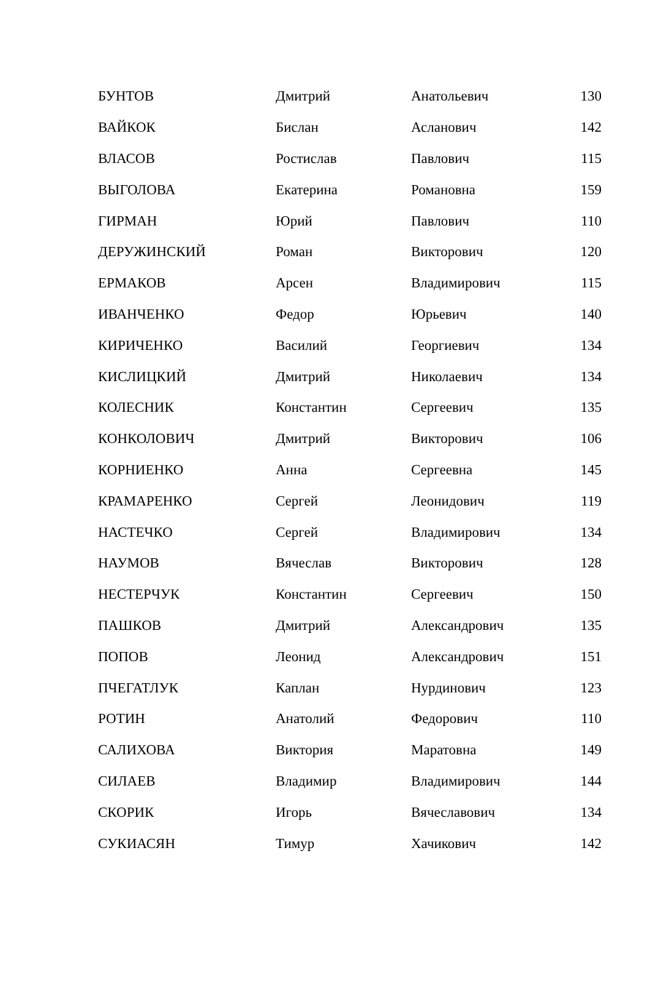| БУНТОВ | Дмитрий | Анатольевич | 130 |
| ВАЙКОК | Бислан | Асланович | 142 |
| ВЛАСОВ | Ростислав | Павлович | 115 |
| ВЫГОЛОВА | Екатерина | Романовна | 159 |
| ГИРМАН | Юрий | Павлович | 110 |
| ДЕРУЖИНСКИЙ | Роман | Викторович | 120 |
| ЕРМАКОВ | Арсен | Владимирович | 115 |
| ИВАНЧЕНКО | Федор | Юрьевич | 140 |
| КИРИЧЕНКО | Василий | Георгиевич | 134 |
| КИСЛИЦКИЙ | Дмитрий | Николаевич | 134 |
| КОЛЕСНИК | Константин | Сергеевич | 135 |
| КОНКОЛОВИЧ | Дмитрий | Викторович | 106 |
| КОРНИЕНКО | Анна | Сергеевна | 145 |
| КРАМАРЕНКО | Сергей | Леонидович | 119 |
| НАСТЕЧКО | Сергей | Владимирович | 134 |
| НАУМОВ | Вячеслав | Викторович | 128 |
| НЕСТЕРЧУК | Константин | Сергеевич | 150 |
| ПАШКОВ | Дмитрий | Александрович | 135 |
| ПОПОВ | Леонид | Александрович | 151 |
| ПЧЕГАТЛУК | Каплан | Нурдинович | 123 |
| РОТИН | Анатолий | Федорович | 110 |
| САЛИХОВА | Виктория | Маратовна | 149 |
| СИЛАЕВ | Владимир | Владимирович | 144 |
| СКОРИК | Игорь | Вячеславович | 134 |
| СУКИАСЯН | Тимур | Хачикович | 142 |